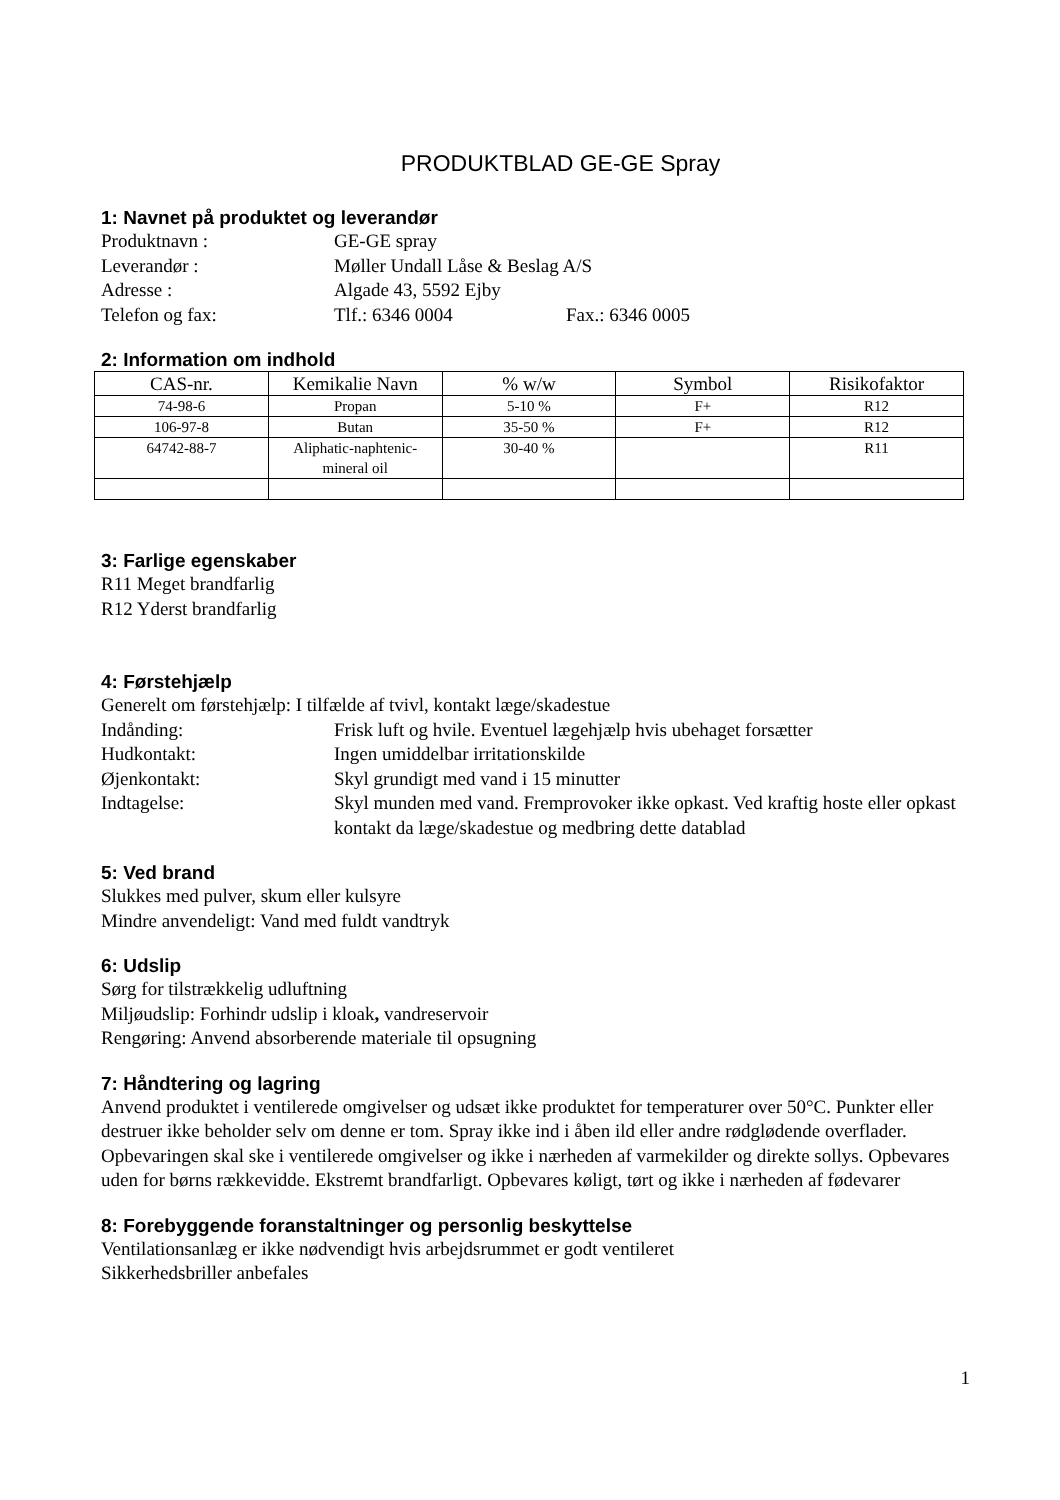PRODUKTBLAD GE-GE Spray
1: Navnet på produktet og leverandør
Produktnavn : GE-GE spray
Leverandør : Møller Undall Låse & Beslag A/S
Adresse : Algade 43, 5592 Ejby
Telefon og fax: Tlf.: 6346 0004 Fax.: 6346 0005
2: Information om indhold
| CAS-nr. | Kemikalie Navn | % w/w | Symbol | Risikofaktor |
| --- | --- | --- | --- | --- |
| 74-98-6 | Propan | 5-10 % | F+ | R12 |
| 106-97-8 | Butan | 35-50 % | F+ | R12 |
| 64742-88-7 | Aliphatic-naphtenic- mineral oil | 30-40 % | | R11 |
3: Farlige egenskaber
R11 Meget brandfarlig
R12 Yderst brandfarlig
4: Førstehjælp
Generelt om førstehjælp: I tilfælde af tvivl, kontakt læge/skadestue
Indånding: Frisk luft og hvile. Eventuel lægehjælp hvis ubehaget forsætter
Hudkontakt: Ingen umiddelbar irritationskilde
Øjenkontakt: Skyl grundigt med vand i 15 minutter
Indtagelse: Skyl munden med vand. Fremprovoker ikke opkast. Ved kraftig hoste eller opkast kontakt da læge/skadestue og medbring dette datablad
5: Ved brand
Slukkes med pulver, skum eller kulsyre
Mindre anvendeligt: Vand med fuldt vandtryk
6: Udslip
Sørg for tilstrækkelig udluftning
Miljøudslip: Forhindr udslip i kloak, vandreservoir
Rengøring: Anvend absorberende materiale til opsugning
7: Håndtering og lagring
Anvend produktet i ventilerede omgivelser og udsæt ikke produktet for temperaturer over 50°C. Punkter eller destruer ikke beholder selv om denne er tom. Spray ikke ind i åben ild eller andre rødglødende overflader. Opbevaringen skal ske i ventilerede omgivelser og ikke i nærheden af varmekilder og direkte sollys. Opbevares uden for børns rækkevidde. Ekstremt brandfarligt. Opbevares køligt, tørt og ikke i nærheden af fødevarer
8: Forebyggende foranstaltninger og personlig beskyttelse
Ventilationsanlæg er ikke nødvendigt hvis arbejdsrummet er godt ventileret
Sikkerhedsbriller anbefales
1